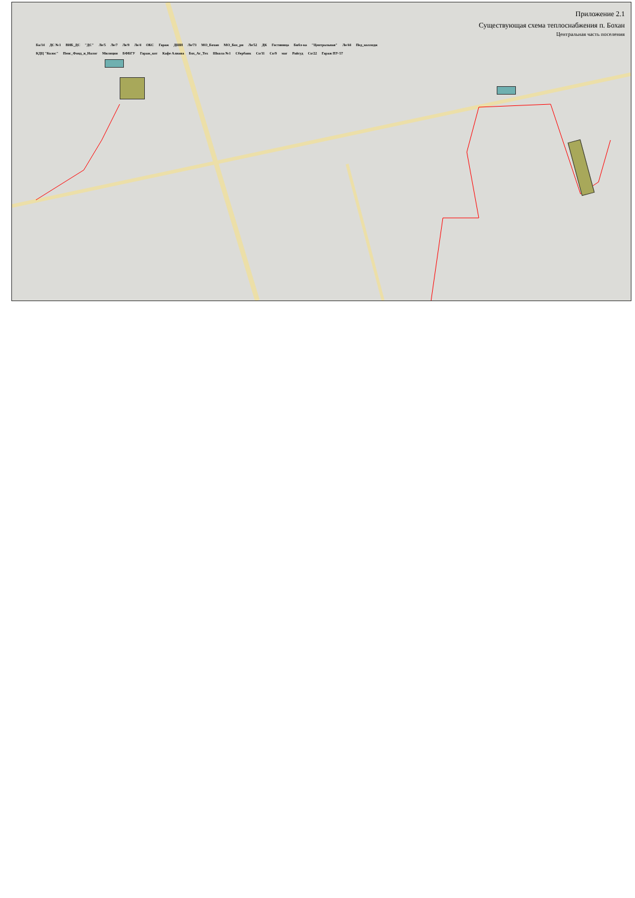Приложение 2.1
Существующая схема теплоснабжения п. Бохан
Центральная часть поселения
Ба/14 ДС №1 ВНБ_ДС "ДС" Ле/5 Ле/7 Ле/9 Ле/4 ОКС Гараж ДШИ Ле/73 МО_Бохан МО_Бох_рн Ле/52 ДК Гостиница Библ-ка "Центральная" Ле/44 Пед_колледж КДЦ "Колос" Пенс_Фонд_и_Налог Милиция БФБГУ Гараж_кот Кафе Алиана Бох_Аг_Тех Школа №1 Сбербанк Со/11 Со/9 маг Райсуд Со/22 Гараж ПУ-57